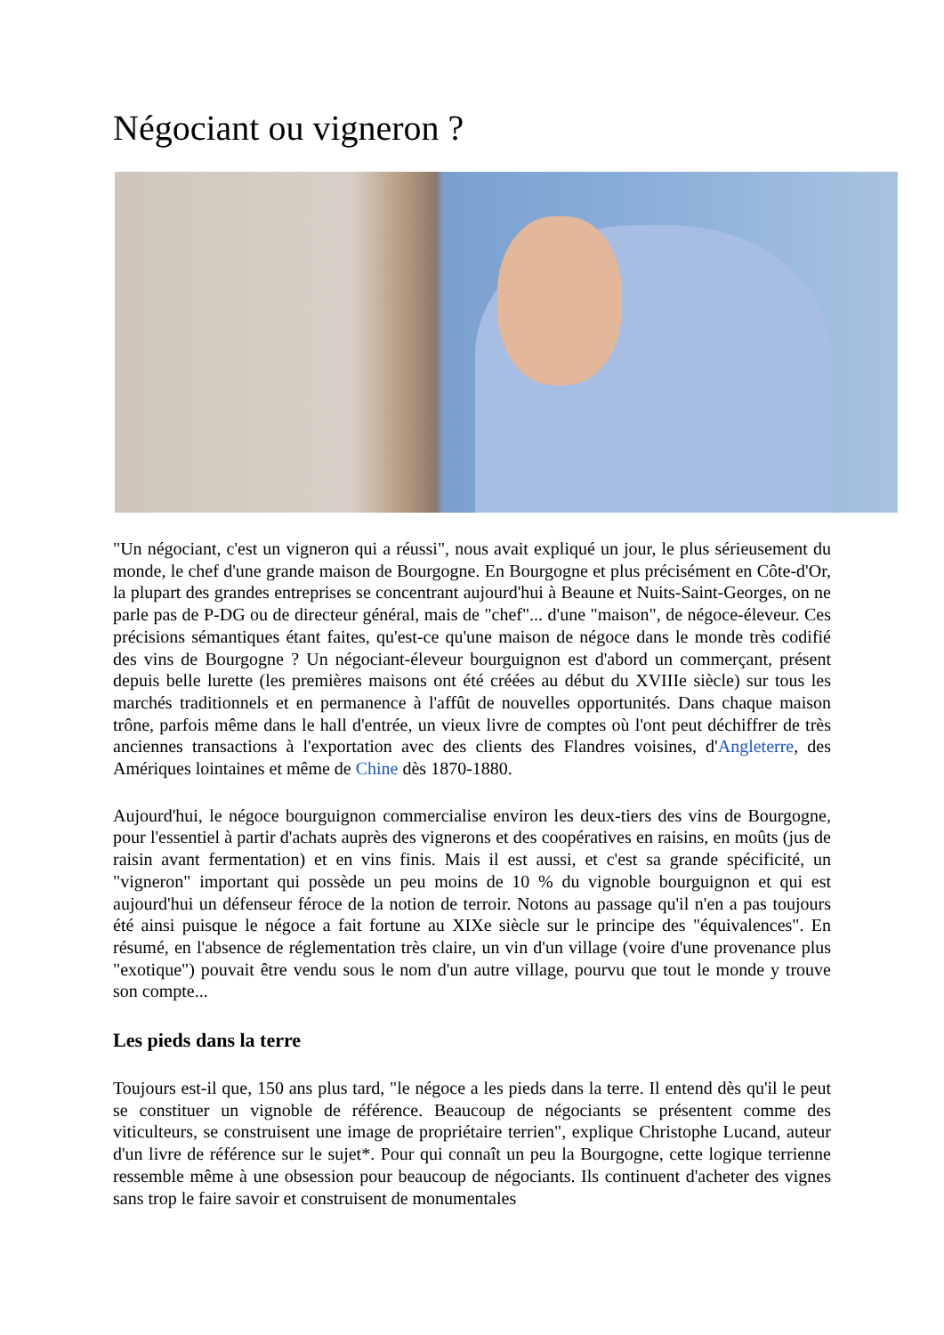Négociant ou vigneron ?
"Un négociant, c'est un vigneron qui a réussi", nous avait expliqué un jour, le plus sérieusement du monde, le chef d'une grande maison de Bourgogne. En Bourgogne et plus précisément en Côte-d'Or, la plupart des grandes entreprises se concentrant aujourd'hui à Beaune et Nuits-Saint-Georges, on ne parle pas de P-DG ou de directeur général, mais de "chef"... d'une "maison", de négoce-éleveur. Ces précisions sémantiques étant faites, qu'est-ce qu'une maison de négoce dans le monde très codifié des vins de Bourgogne ? Un négociant-éleveur bourguignon est d'abord un commerçant, présent depuis belle lurette (les premières maisons ont été créées au début du XVIIIe siècle) sur tous les marchés traditionnels et en permanence à l'affût de nouvelles opportunités. Dans chaque maison trône, parfois même dans le hall d'entrée, un vieux livre de comptes où l'ont peut déchiffrer de très anciennes transactions à l'exportation avec des clients des Flandres voisines, d'Angleterre, des Amériques lointaines et même de Chine dès 1870-1880.
Aujourd'hui, le négoce bourguignon commercialise environ les deux-tiers des vins de Bourgogne, pour l'essentiel à partir d'achats auprès des vignerons et des coopératives en raisins, en moûts (jus de raisin avant fermentation) et en vins finis. Mais il est aussi, et c'est sa grande spécificité, un "vigneron" important qui possède un peu moins de 10 % du vignoble bourguignon et qui est aujourd'hui un défenseur féroce de la notion de terroir. Notons au passage qu'il n'en a pas toujours été ainsi puisque le négoce a fait fortune au XIXe siècle sur le principe des "équivalences". En résumé, en l'absence de réglementation très claire, un vin d'un village (voire d'une provenance plus "exotique") pouvait être vendu sous le nom d'un autre village, pourvu que tout le monde y trouve son compte...
Les pieds dans la terre
Toujours est-il que, 150 ans plus tard, "le négoce a les pieds dans la terre. Il entend dès qu'il le peut se constituer un vignoble de référence. Beaucoup de négociants se présentent comme des viticulteurs, se construisent une image de propriétaire terrien", explique Christophe Lucand, auteur d'un livre de référence sur le sujet*. Pour qui connaît un peu la Bourgogne, cette logique terrienne ressemble même à une obsession pour beaucoup de négociants. Ils continuent d'acheter des vignes sans trop le faire savoir et construisent de monumentales